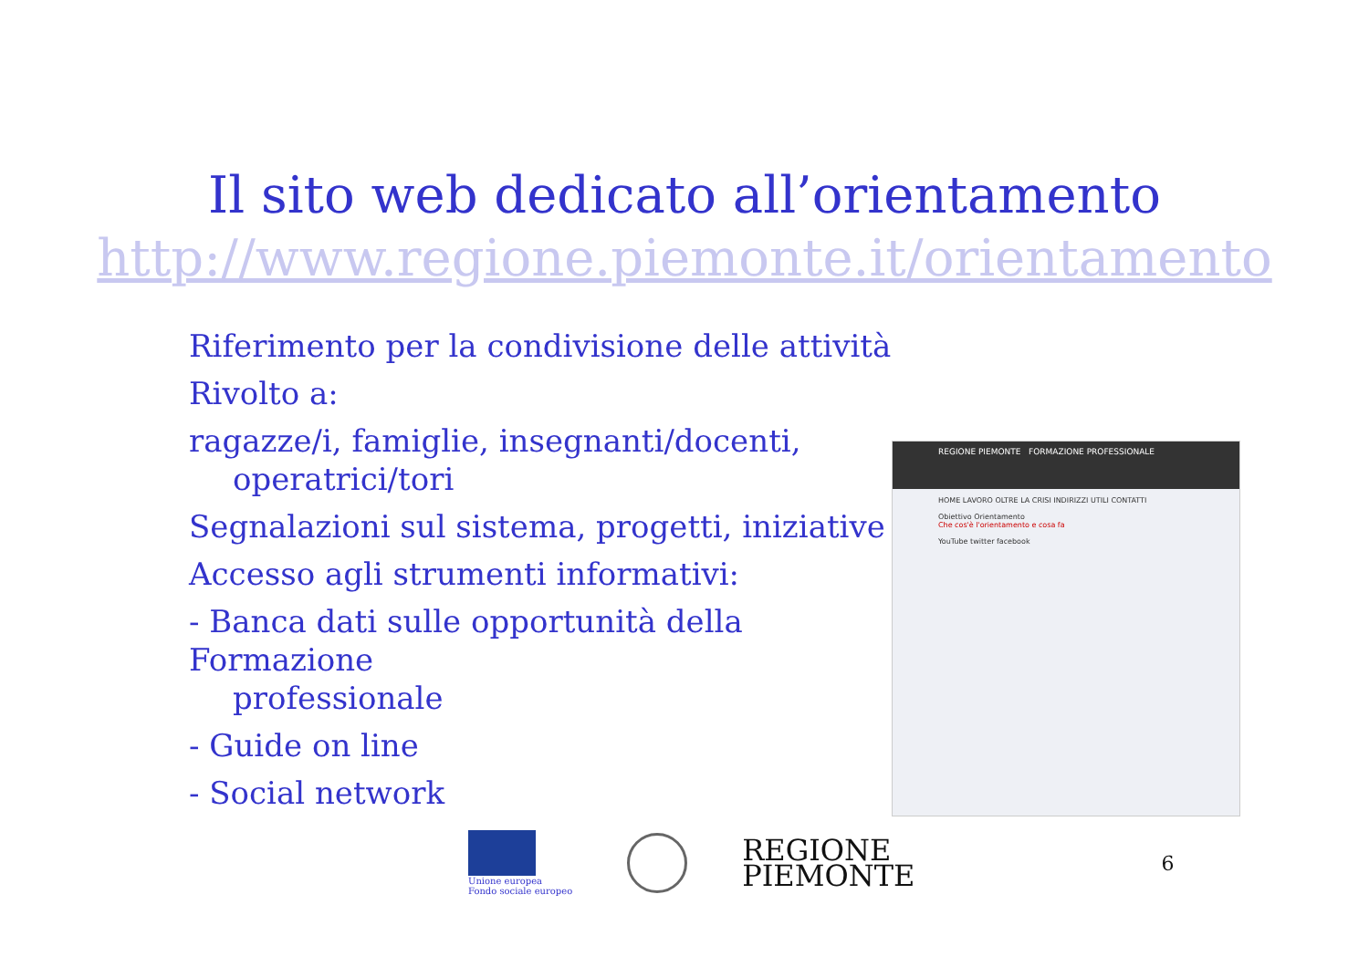Il sito web dedicato all’orientamento
http://www.regione.piemonte.it/orientamento
Riferimento per la condivisione delle attività
Rivolto a:
ragazze/i, famiglie, insegnanti/docenti,
operatrici/tori
Segnalazioni sul sistema, progetti, iniziative
Accesso agli strumenti informativi:
- Banca dati sulle opportunità della Formazione
professionale
- Guide on line
- Social network
REGIONE PIEMONTE FORMAZIONE PROFESSIONALE
HOME LAVORO OLTRE LA CRISI INDIRIZZI UTILI CONTATTI
Obiettivo Orientamento
Che cos'è l'orientamento e cosa fa
YouTube twitter facebook
Unione europea
Fondo sociale europeo
REGIONE
PIEMONTE
6